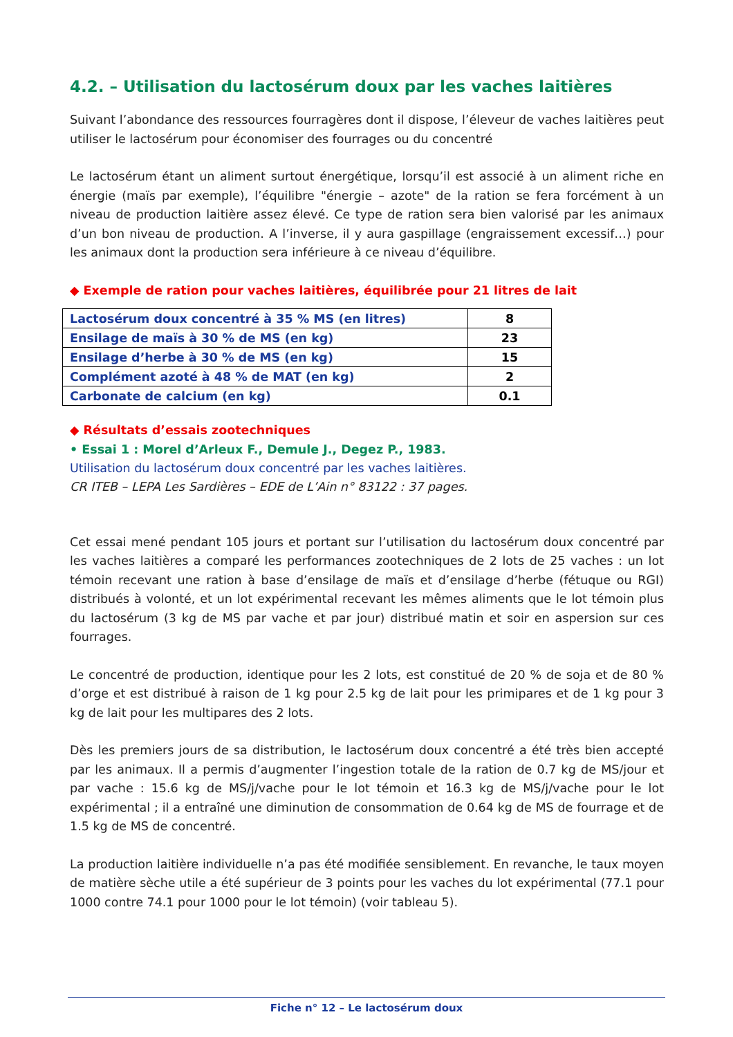4.2. – Utilisation du lactosérum doux par les vaches laitières
Suivant l’abondance des ressources fourragères dont il dispose, l’éleveur de vaches laitières peut utiliser le lactosérum pour économiser des fourrages ou du concentré
Le lactosérum étant un aliment surtout énergétique, lorsqu’il est associé à un aliment riche en énergie (maïs par exemple), l’équilibre "énergie – azote" de la ration se fera forcément à un niveau de production laitière assez élevé. Ce type de ration sera bien valorisé par les animaux d’un bon niveau de production. A l’inverse, il y aura gaspillage (engraissement excessif…) pour les animaux dont la production sera inférieure à ce niveau d’équilibre.
◆ Exemple de ration pour vaches laitières, équilibrée pour 21 litres de lait
| Lactosérum doux concentré à 35 % MS (en litres) | 8 |
| Ensilage de maïs à 30 % de MS (en kg) | 23 |
| Ensilage d’herbe à 30 % de MS (en kg) | 15 |
| Complément azoté à 48 % de MAT (en kg) | 2 |
| Carbonate de calcium (en kg) | 0.1 |
◆ Résultats d’essais zootechniques
• Essai 1 : Morel d’Arleux F., Demule J., Degez P., 1983.
Utilisation du lactosérum doux concentré par les vaches laitières.
CR ITEB – LEPA Les Sardières – EDE de L’Ain n° 83122 : 37 pages.
Cet essai mené pendant 105 jours et portant sur l’utilisation du lactosérum doux concentré par les vaches laitières a comparé les performances zootechniques de 2 lots de 25 vaches : un lot témoin recevant une ration à base d’ensilage de maïs et d’ensilage d’herbe (fétuque ou RGI) distribués à volonté, et un lot expérimental recevant les mêmes aliments que le lot témoin plus du lactosérum (3 kg de MS par vache et par jour) distribué matin et soir en aspersion sur ces fourrages.
Le concentré de production, identique pour les 2 lots, est constitué de 20 % de soja et de 80 % d’orge et est distribué à raison de 1 kg pour 2.5 kg de lait pour les primipares et de 1 kg pour 3 kg de lait pour les multipares des 2 lots.
Dès les premiers jours de sa distribution, le lactosérum doux concentré a été très bien accepté par les animaux. Il a permis d’augmenter l’ingestion totale de la ration de 0.7 kg de MS/jour et par vache : 15.6 kg de MS/j/vache pour le lot témoin et 16.3 kg de MS/j/vache pour le lot expérimental ; il a entraîné une diminution de consommation de 0.64 kg de MS de fourrage et de 1.5 kg de MS de concentré.
La production laitière individuelle n’a pas été modifiée sensiblement. En revanche, le taux moyen de matière sèche utile a été supérieur de 3 points pour les vaches du lot expérimental (77.1 pour 1000 contre 74.1 pour 1000 pour le lot témoin) (voir tableau 5).
Fiche n° 12 – Le lactosérum doux